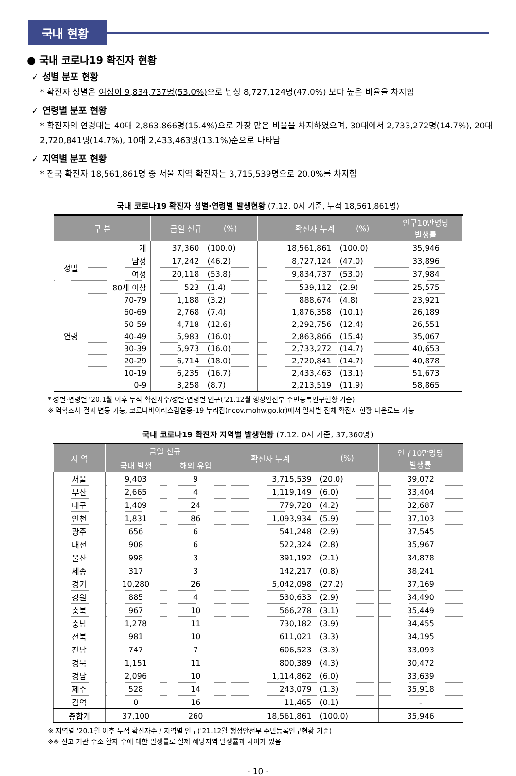국내 현황
● 국내 코로나19 확진자 현황
✓ 성별 분포 현황
* 확진자 성별은 여성이 9,834,737명(53.0%) 으로 남성 8,727,124명(47.0%) 보다 높은 비율을 차지함
✓ 연령별 분포 현황
* 확진자의 연령대는 40대 2,863,866명(15.4%)으로 가장 많은 비율을 차지하였으며, 30대에서 2,733,272명(14.7%), 20대 2,720,841명(14.7%), 10대 2,433,463명(13.1%)순으로 나타남
✓ 지역별 분포 현황
* 전국 확진자 18,561,861명 중 서울 지역 확진자는 3,715,539명으로 20.0%를 차지함
국내 코로나19 확진자 성별·연령별 발생현황 (7.12. 0시 기준, 누적 18,561,861명)
| 구 분 | | 금일 신규 | (%) | 확진자 누계 | (%) | 인구10만명당 발생률 |
| --- | --- | --- | --- | --- | --- | --- |
| 계 | | 37,360 | (100.0) | 18,561,861 | (100.0) | 35,946 |
| 성별 | 남성 | 17,242 | (46.2) | 8,727,124 | (47.0) | 33,896 |
| | 여성 | 20,118 | (53.8) | 9,834,737 | (53.0) | 37,984 |
| 연령 | 80세 이상 | 523 | (1.4) | 539,112 | (2.9) | 25,575 |
| | 70-79 | 1,188 | (3.2) | 888,674 | (4.8) | 23,921 |
| | 60-69 | 2,768 | (7.4) | 1,876,358 | (10.1) | 26,189 |
| | 50-59 | 4,718 | (12.6) | 2,292,756 | (12.4) | 26,551 |
| | 40-49 | 5,983 | (16.0) | 2,863,866 | (15.4) | 35,067 |
| | 30-39 | 5,973 | (16.0) | 2,733,272 | (14.7) | 40,653 |
| | 20-29 | 6,714 | (18.0) | 2,720,841 | (14.7) | 40,878 |
| | 10-19 | 6,235 | (16.7) | 2,433,463 | (13.1) | 51,673 |
| | 0-9 | 3,258 | (8.7) | 2,213,519 | (11.9) | 58,865 |
* 성별·연령별 '20.1월 이후 누적 확진자수/성별·연령별 인구('21.12월 행정안전부 주민등록인구현황 기준)
※ 역학조사 결과 변동 가능, 코로나바이러스감염증-19 누리집(ncov.mohw.go.kr)에서 일자별 전체 확진자 현황 다운로드 가능
국내 코로나19 확진자 지역별 발생현황 (7.12. 0시 기준, 37,360명)
| 지 역 | 금일 신규 | | 확진자 누계 | (%) | 인구10만명당 발생률 |
| --- | --- | --- | --- | --- | --- |
| | 국내 발생 | 해외 유입 | | | |
| 서울 | 9,403 | 9 | 3,715,539 | (20.0) | 39,072 |
| 부산 | 2,665 | 4 | 1,119,149 | (6.0) | 33,404 |
| 대구 | 1,409 | 24 | 779,728 | (4.2) | 32,687 |
| 인천 | 1,831 | 86 | 1,093,934 | (5.9) | 37,103 |
| 광주 | 656 | 6 | 541,248 | (2.9) | 37,545 |
| 대전 | 908 | 6 | 522,324 | (2.8) | 35,967 |
| 울산 | 998 | 3 | 391,192 | (2.1) | 34,878 |
| 세종 | 317 | 3 | 142,217 | (0.8) | 38,241 |
| 경기 | 10,280 | 26 | 5,042,098 | (27.2) | 37,169 |
| 강원 | 885 | 4 | 530,633 | (2.9) | 34,490 |
| 충북 | 967 | 10 | 566,278 | (3.1) | 35,449 |
| 충남 | 1,278 | 11 | 730,182 | (3.9) | 34,455 |
| 전북 | 981 | 10 | 611,021 | (3.3) | 34,195 |
| 전남 | 747 | 7 | 606,523 | (3.3) | 33,093 |
| 경북 | 1,151 | 11 | 800,389 | (4.3) | 30,472 |
| 경남 | 2,096 | 10 | 1,114,862 | (6.0) | 33,639 |
| 제주 | 528 | 14 | 243,079 | (1.3) | 35,918 |
| 검역 | 0 | 16 | 11,465 | (0.1) | - |
| 총합계 | 37,100 | 260 | 18,561,861 | (100.0) | 35,946 |
※ 지역별 '20.1월 이후 누적 확진자수 / 지역별 인구('21.12월 행정안전부 주민등록인구현황 기준)
※※ 신고 기관 주소 환자 수에 대한 발생률로 실제 해당지역 발생률과 차이가 있음
- 10 -